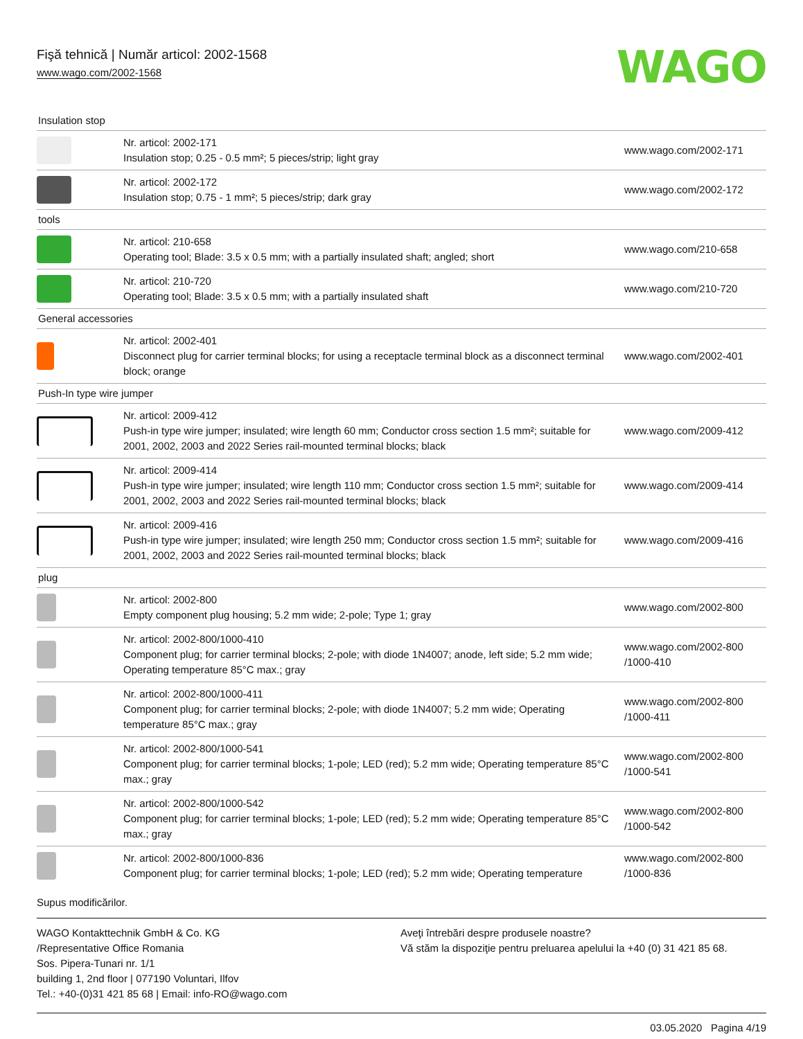Fişă tehnică | Număr articol: 2002-1568
www.wago.com/2002-1568
WAGO
| Insulation stop | | |
| | Nr. articol: 2002-171 Insulation stop; 0.25 - 0.5 mm²; 5 pieces/strip; light gray | www.wago.com/2002-171 |
| | Nr. articol: 2002-172 Insulation stop; 0.75 - 1 mm²; 5 pieces/strip; dark gray | www.wago.com/2002-172 |
| tools | | |
| | Nr. articol: 210-658 Operating tool; Blade: 3.5 x 0.5 mm; with a partially insulated shaft; angled; short | www.wago.com/210-658 |
| | Nr. articol: 210-720 Operating tool; Blade: 3.5 x 0.5 mm; with a partially insulated shaft | www.wago.com/210-720 |
| General accessories | | |
| | Nr. articol: 2002-401 Disconnect plug for carrier terminal blocks; for using a receptacle terminal block as a disconnect terminal block; orange | www.wago.com/2002-401 |
| Push-In type wire jumper | | |
| | Nr. articol: 2009-412 Push-in type wire jumper; insulated; wire length 60 mm; Conductor cross section 1.5 mm²; suitable for 2001, 2002, 2003 and 2022 Series rail-mounted terminal blocks; black | www.wago.com/2009-412 |
| | Nr. articol: 2009-414 Push-in type wire jumper; insulated; wire length 110 mm; Conductor cross section 1.5 mm²; suitable for 2001, 2002, 2003 and 2022 Series rail-mounted terminal blocks; black | www.wago.com/2009-414 |
| | Nr. articol: 2009-416 Push-in type wire jumper; insulated; wire length 250 mm; Conductor cross section 1.5 mm²; suitable for 2001, 2002, 2003 and 2022 Series rail-mounted terminal blocks; black | www.wago.com/2009-416 |
| plug | | |
| | Nr. articol: 2002-800 Empty component plug housing; 5.2 mm wide; 2-pole; Type 1; gray | www.wago.com/2002-800 |
| | Nr. articol: 2002-800/1000-410 Component plug; for carrier terminal blocks; 2-pole; with diode 1N4007; anode, left side; 5.2 mm wide; Operating temperature 85°C max.; gray | www.wago.com/2002-800 /1000-410 |
| | Nr. articol: 2002-800/1000-411 Component plug; for carrier terminal blocks; 2-pole; with diode 1N4007; 5.2 mm wide; Operating temperature 85°C max.; gray | www.wago.com/2002-800 /1000-411 |
| | Nr. articol: 2002-800/1000-541 Component plug; for carrier terminal blocks; 1-pole; LED (red); 5.2 mm wide; Operating temperature 85°C max.; gray | www.wago.com/2002-800 /1000-541 |
| | Nr. articol: 2002-800/1000-542 Component plug; for carrier terminal blocks; 1-pole; LED (red); 5.2 mm wide; Operating temperature 85°C max.; gray | www.wago.com/2002-800 /1000-542 |
| | Nr. articol: 2002-800/1000-836 Component plug; for carrier terminal blocks; 1-pole; LED (red); 5.2 mm wide; Operating temperature | www.wago.com/2002-800 /1000-836 |
Supus modificărilor.
WAGO Kontakttechnik GmbH & Co. KG
/Representative Office Romania
Sos. Pipera-Tunari nr. 1/1
building 1, 2nd floor | 077190 Voluntari, Ilfov
Tel.: +40-(0)31 421 85 68 | Email: info-RO@wago.com
Aveţi întrebări despre produsele noastre?
Vă stăm la dispoziţie pentru preluarea apelului la +40 (0) 31 421 85 68.
03.05.2020 Pagina 4/19